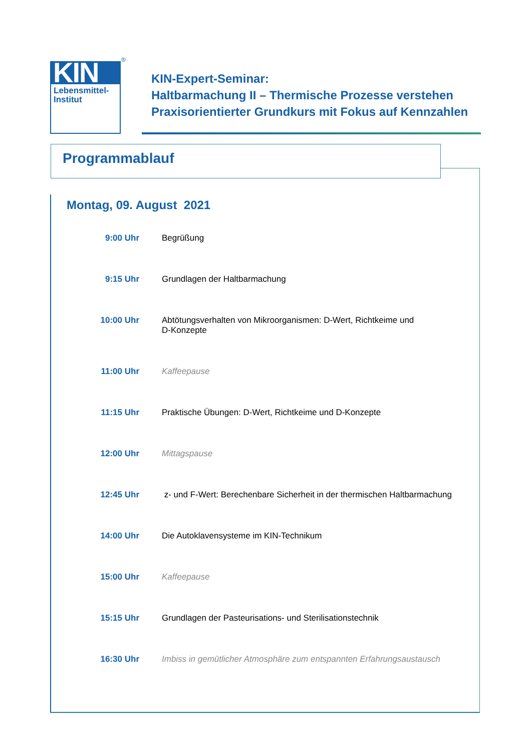KIN
Lebensmittel-
Institut
®
KIN-Expert-Seminar:
Haltbarmachung II – Thermische Prozesse verstehen
Praxisorientierter Grundkurs mit Fokus auf Kennzahlen
Programmablauf
Montag, 09. August 2021
| 9:00 Uhr | Begrüßung |
| 9:15 Uhr | Grundlagen der Haltbarmachung |
| 10:00 Uhr | Abtötungsverhalten von Mikroorganismen: D-Wert, Richtkeime und D-Konzepte |
| 11:00 Uhr | Kaffeepause |
| 11:15 Uhr | Praktische Übungen: D-Wert, Richtkeime und D-Konzepte |
| 12:00 Uhr | Mittagspause |
| 12:45 Uhr | z- und F-Wert: Berechenbare Sicherheit in der thermischen Haltbarmachung |
| 14:00 Uhr | Die Autoklavensysteme im KIN-Technikum |
| 15:00 Uhr | Kaffeepause |
| 15:15 Uhr | Grundlagen der Pasteurisations- und Sterilisationstechnik |
| 16:30 Uhr | Imbiss in gemütlicher Atmosphäre zum entspannten Erfahrungsaustausch |